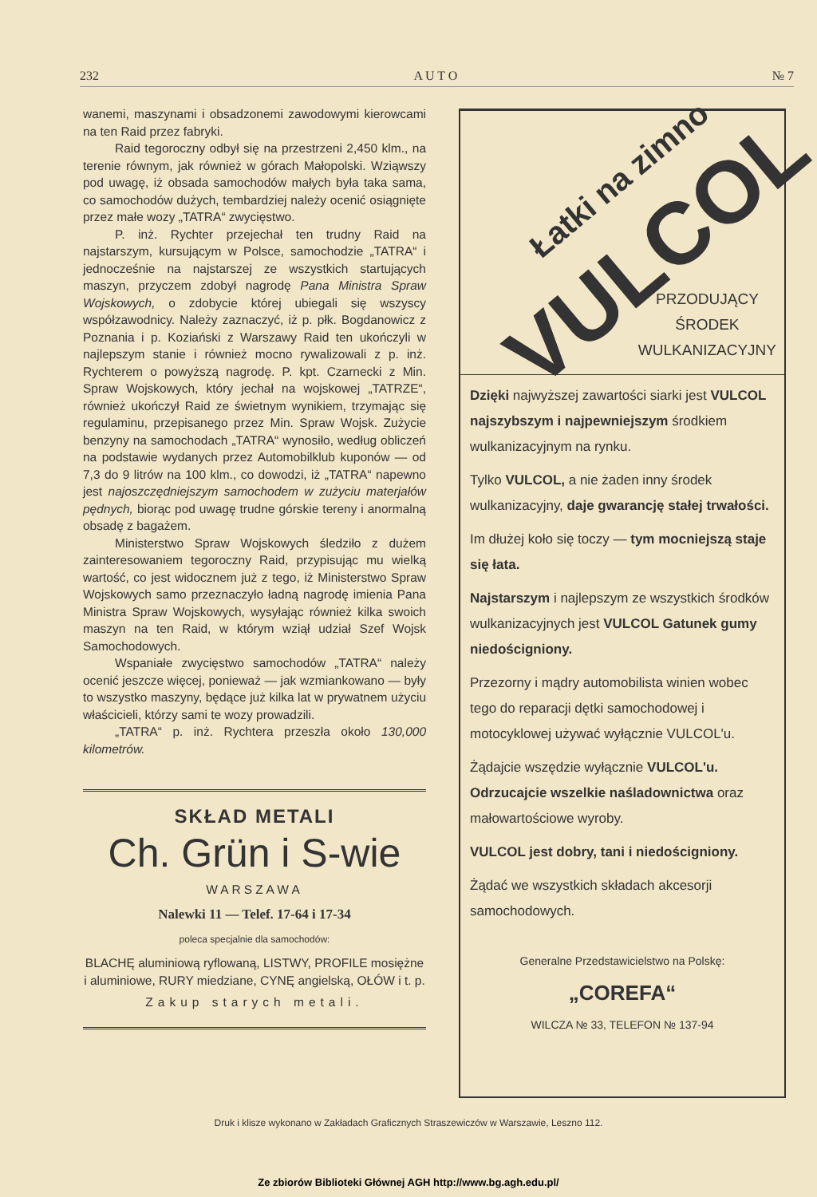232 A U T O № 7
wanemi, maszynami i obsadzonemi zawodowymi kierowcami na ten Raid przez fabryki.
Raid tegoroczny odbył się na przestrzeni 2,450 klm., na terenie równym, jak również w górach Małopolski. Wziąwszy pod uwagę, iż obsada samochodów małych była taka sama, co samochodów dużych, tembardziej należy ocenić osiągnięte przez małe wozy „TATRA“ zwycięstwo.
P. inż. Rychter przejechał ten trudny Raid na najstarszym, kursującym w Polsce, samochodzie „TATRA“ i jednocześnie na najstarszej ze wszystkich startujących maszyn, przyczem zdobył nagrodę Pana Ministra Spraw Wojskowych, o zdobycie której ubiegali się wszyscy współzawodnicy. Należy zaznaczyć, iż p. płk. Bogdanowicz z Poznania i p. Koziański z Warszawy Raid ten ukończyli w najlepszym stanie i również mocno rywalizowali z p. inż. Rychterem o powyższą nagrodę. P. kpt. Czarnecki z Min. Spraw Wojskowych, który jechał na wojskowej „TATRZE“, również ukończył Raid ze świetnym wynikiem, trzymając się regulaminu, przepisanego przez Min. Spraw Wojsk. Zużycie benzyny na samochodach „TATRA“ wynosiło, według obliczeń na podstawie wydanych przez Automobilklub kuponów — od 7,3 do 9 litrów na 100 klm., co dowodzi, iż „TATRA“ napewno jest najoszczędniejszym samochodem w zużyciu materjałów pędnych, biorąc pod uwagę trudne górskie tereny i anormalną obsadę z bagażem.
Ministerstwo Spraw Wojskowych śledziło z dużem zainteresowaniem tegoroczny Raid, przypisując mu wielką wartość, co jest widocznem już z tego, iż Ministerstwo Spraw Wojskowych samo przeznaczyło ładną nagrodę imienia Pana Ministra Spraw Wojskowych, wysyłając również kilka swoich maszyn na ten Raid, w którym wziął udział Szef Wojsk Samochodowych.
Wspaniałe zwycięstwo samochodów „TATRA“ należy ocenić jeszcze więcej, ponieważ — jak wzmiankowano — były to wszystko maszyny, będące już kilka lat w prywatnem użyciu właścicieli, którzy sami te wozy prowadzili.
„TATRA“ p. inż. Rychtera przeszła około 130,000 kilometrów.
SKŁAD METALI
Ch. Grün i S-wie
WARSZAWA
Nalewki 11 — Telef. 17-64 i 17-34
poleca specjalnie dla samochodów:
BLACHĘ aluminiową ryflowaną, LISTWY, PROFILE mosiężne i aluminiowe, RURY miedziane, CYNĘ angielską, OŁÓW i t. p.
Zakup starych metali.
Łatki na zimno
VULCOL
PRZODUJĄCY
ŚRODEK
WULKANIZACYJNY
Dzięki najwyższej zawartości siarki jest VULCOL najszybszym i najpewniejszym środkiem wulkanizacyjnym na rynku.
Tylko VULCOL, a nie żaden inny środek wulkanizacyjny, daje gwarancję stałej trwałości.
Im dłużej koło się toczy — tym mocniejszą staje się łata.
Najstarszym i najlepszym ze wszystkich środków wulkanizacyjnych jest VULCOL Gatunek gumy niedościgniony.
Przezorny i mądry automobilista winien wobec tego do reparacji dętki samochodowej i motocyklowej używać wyłącznie VULCOL'u.
Żądajcie wszędzie wyłącznie VULCOL'u. Odrzucajcie wszelkie naśladownictwa oraz małowartościowe wyroby.
VULCOL jest dobry, tani i niedościgniony.
Żądać we wszystkich składach akcesorji samochodowych.
Generalne Przedstawicielstwo na Polskę:
„COREFA“
WILCZA № 33, TELEFON № 137-94
Druk i klisze wykonano w Zakładach Graficznych Straszewiczów w Warszawie, Leszno 112.
Ze zbiorów Biblioteki Głównej AGH http://www.bg.agh.edu.pl/